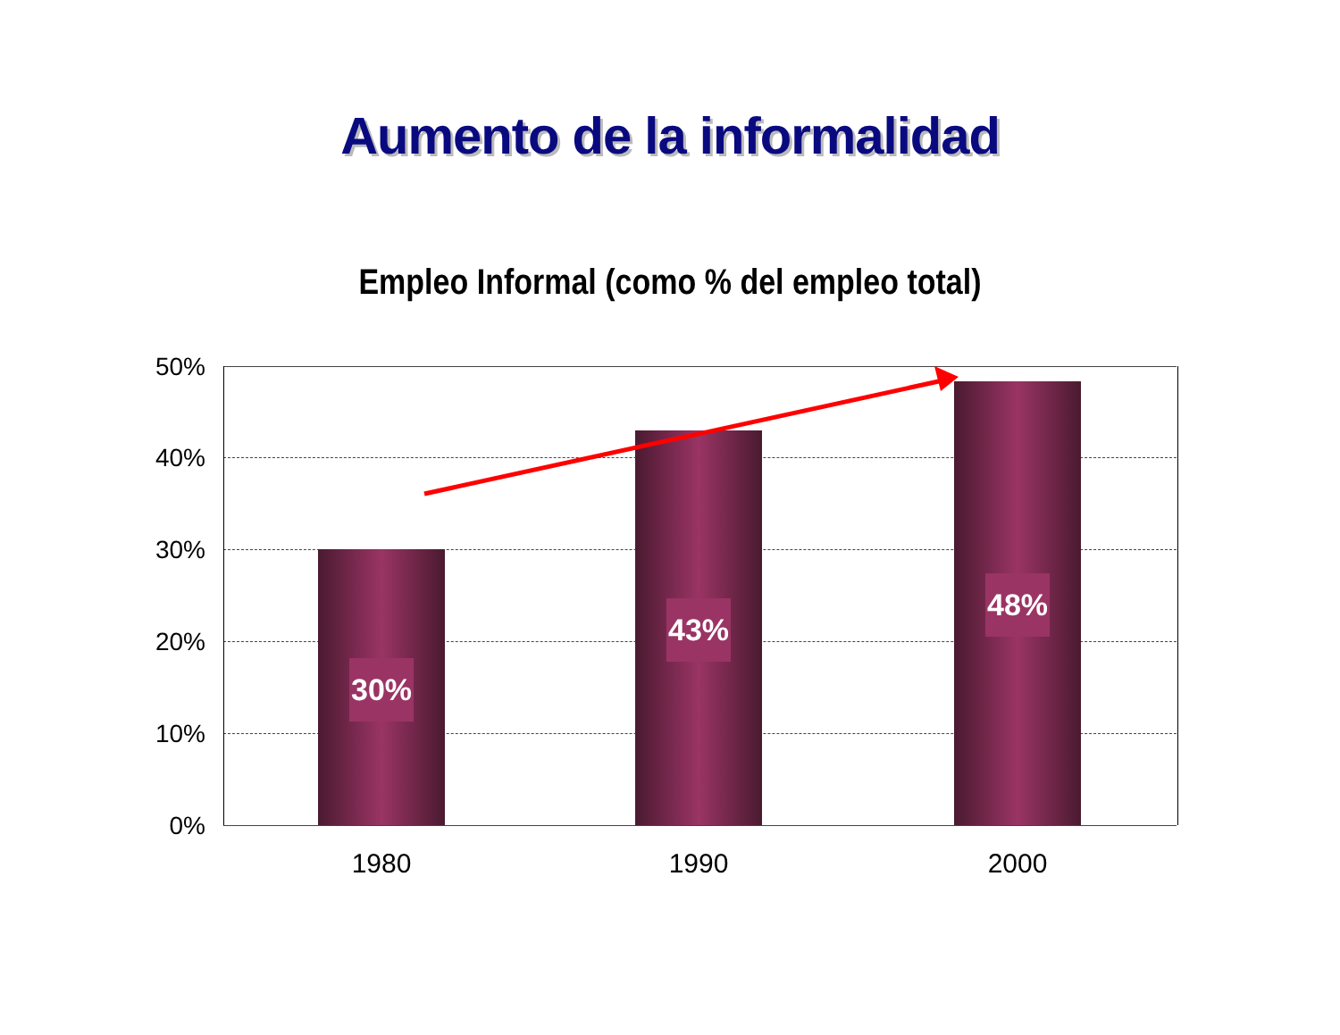Aumento de la informalidad
Empleo Informal (como % del empleo total)
50%
40%
30%
20%
10%
0%
30%
43%
48%
1980 1990 2000